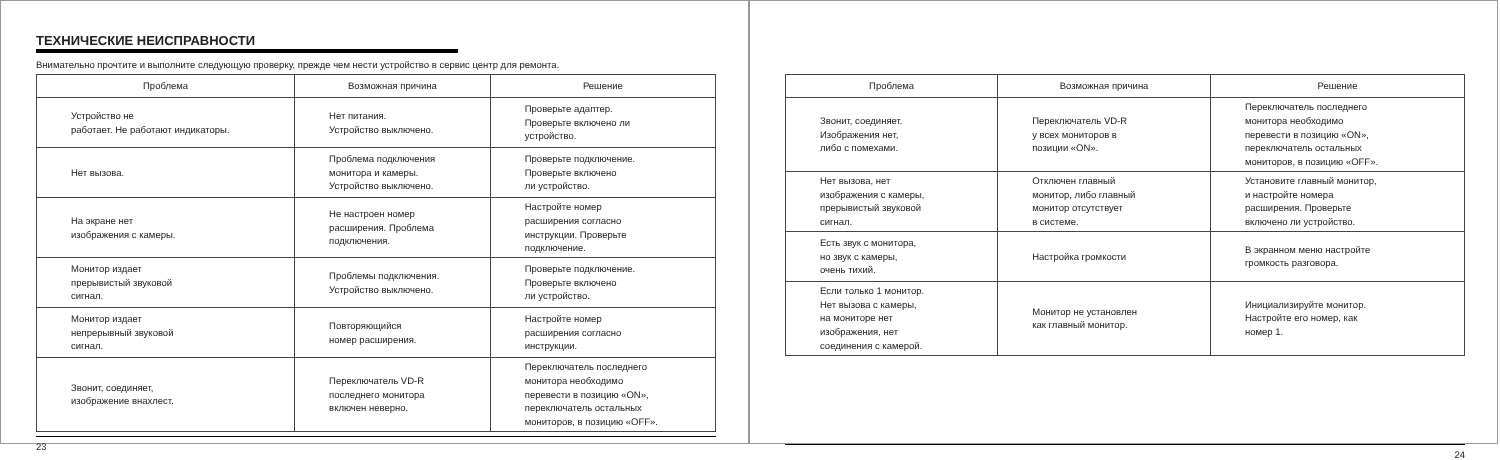ТЕХНИЧЕСКИЕ НЕИСПРАВНОСТИ
Внимательно прочтите и выполните следующую проверку, прежде чем нести устройство в сервис центр для ремонта.
| Проблема | Возможная причина | Решение |
| --- | --- | --- |
| Устройство не работает. Не работают индикаторы. | Нет питания. Устройство выключено. | Проверьте адаптер. Проверьте включено ли устройство. |
| Нет вызова. | Проблема подключения монитора и камеры. Устройство выключено. | Проверьте подключение. Проверьте включено ли устройство. |
| На экране нет изображения с камеры. | Не настроен номер расширения. Проблема подключения. | Настройте номер расширения согласно инструкции. Проверьте подключение. |
| Монитор издает прерывистый звуковой сигнал. | Проблемы подключения. Устройство выключено. | Проверьте подключение. Проверьте включено ли устройство. |
| Монитор издает непрерывный звуковой сигнал. | Повторяющийся номер расширения. | Настройте номер расширения согласно инструкции. |
| Звонит, соединяет, изображение внахлест. | Переключатель VD-R последнего монитора включен неверно. | Переключатель последнего монитора необходимо перевести в позицию «ON», переключатель остальных мониторов, в позицию «OFF». |
23
| Проблема | Возможная причина | Решение |
| --- | --- | --- |
| Звонит, соединяет. Изображения нет, либо с помехами. | Переключатель VD-R у всех мониторов в позиции «ON». | Переключатель последнего монитора необходимо перевести в позицию «ON», переключатель остальных мониторов, в позицию «OFF». |
| Нет вызова, нет изображения с камеры, прерывистый звуковой сигнал. | Отключен главный монитор, либо главный монитор отсутствует в системе. | Установите главный монитор, и настройте номера расширения. Проверьте включено ли устройство. |
| Есть звук с монитора, но звук с камеры, очень тихий. | Настройка громкости | В экранном меню настройте громкость разговора. |
| Если только 1 монитор. Нет вызова с камеры, на мониторе нет изображения, нет соединения с камерой. | Монитор не установлен как главный монитор. | Инициализируйте монитор. Настройте его номер, как номер 1. |
24